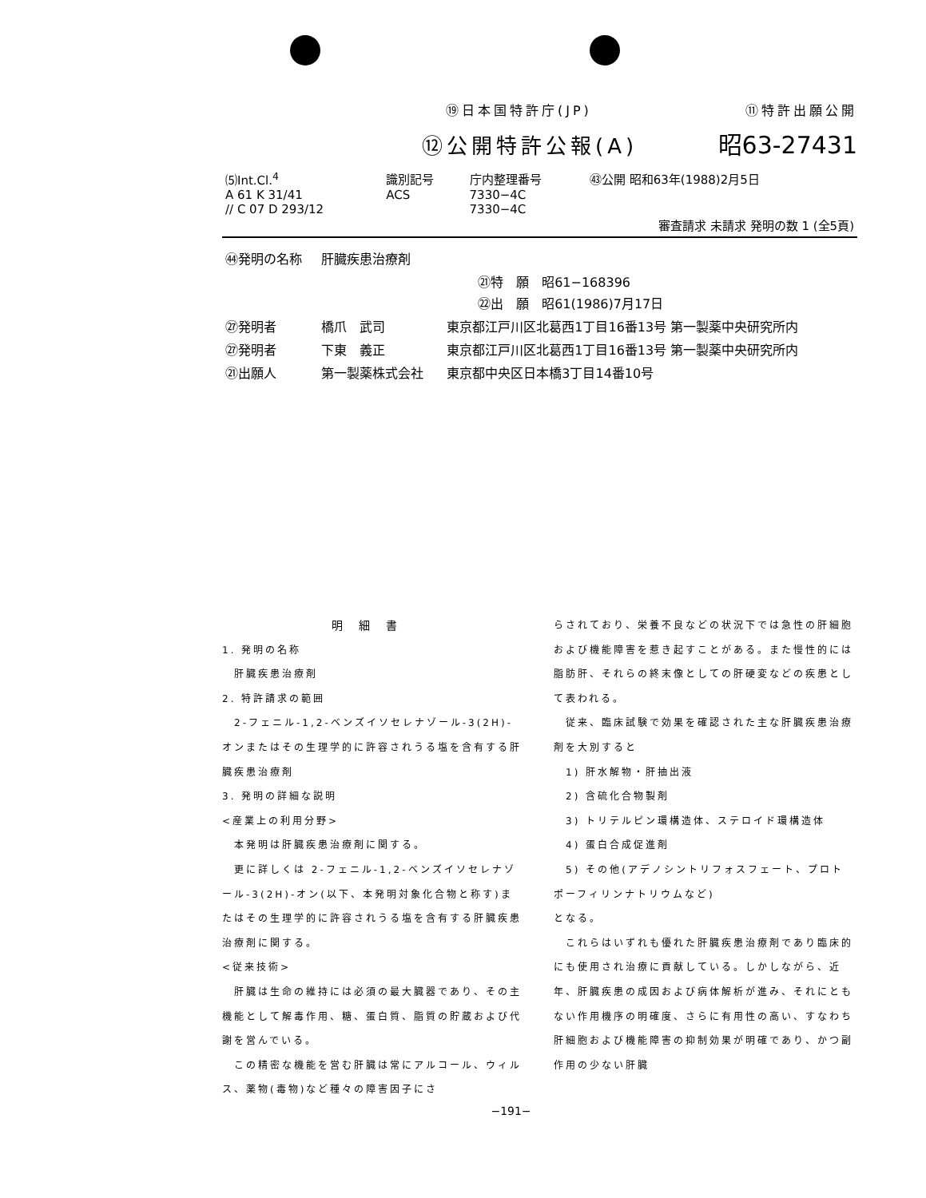⑲日本国特許庁(JP) ⑪特許出願公開
⑫公開特許公報(A) 昭63-27431
| ⑸Int.Cl.<sup>4</sup> | 識別記号 | 庁内整理番号 | ㊸公開 昭和63年(1988)2月5日 |
| A 61 K 31/41 // C 07 D 293/12 | ACS | 7330−4C 7330−4C | |
| 審査請求 未請求 発明の数 1 (全5頁) | | | |
| ㊹発明の名称 | 肝臓疾患治療剤 | |
| | ㉑特 願 昭61−168396 ㉒出 願 昭61(1986)7月17日 | |
| ㉗発明者 | 橋爪 武司 | 東京都江戸川区北葛西1丁目16番13号 第一製薬中央研究所内 |
| ㉗発明者 | 下東 義正 | 東京都江戸川区北葛西1丁目16番13号 第一製薬中央研究所内 |
| ㉑出願人 | 第一製薬株式会社 | 東京都中央区日本橋3丁目14番10号 |
明細書
1. 発明の名称
　肝臓疾患治療剤
2. 特許請求の範囲
　2-フェニル-1,2-ベンズイソセレナゾール-3(2H)-オンまたはその生理学的に許容されうる塩を含有する肝臓疾患治療剤
3. 発明の詳細な説明
<産業上の利用分野>
　本発明は肝臓疾患治療剤に関する。
　更に詳しくは 2-フェニル-1,2-ベンズイソセレナゾール-3(2H)-オン(以下、本発明対象化合物と称す)またはその生理学的に許容されうる塩を含有する肝臓疾患治療剤に関する。
<従来技術>
　肝臓は生命の維持には必須の最大臓器であり、その主機能として解毒作用、糖、蛋白質、脂質の貯蔵および代謝を営んでいる。
　この精密な機能を営む肝臓は常にアルコール、ウィルス、薬物(毒物)など種々の障害因子にさ
らされており、栄養不良などの状況下では急性の肝細胞および機能障害を惹き起すことがある。また慢性的には脂肪肝、それらの終末像としての肝硬変などの疾患として表われる。
　従来、臨床試験で効果を確認された主な肝臓疾患治療剤を大別すると
　1) 肝水解物・肝抽出液
　2) 含硫化合物製剤
　3) トリテルピン環構造体、ステロイド環構造体
　4) 蛋白合成促進剤
　5) その他(アデノシントリフォスフェート、プロトポーフィリンナトリウムなど)
となる。
　これらはいずれも優れた肝臓疾患治療剤であり臨床的にも使用され治療に貢献している。しかしながら、近年、肝臓疾患の成因および病体解析が進み、それにともない作用機序の明確度、さらに有用性の高い、すなわち肝細胞および機能障害の抑制効果が明確であり、かつ副作用の少ない肝臓
−191−